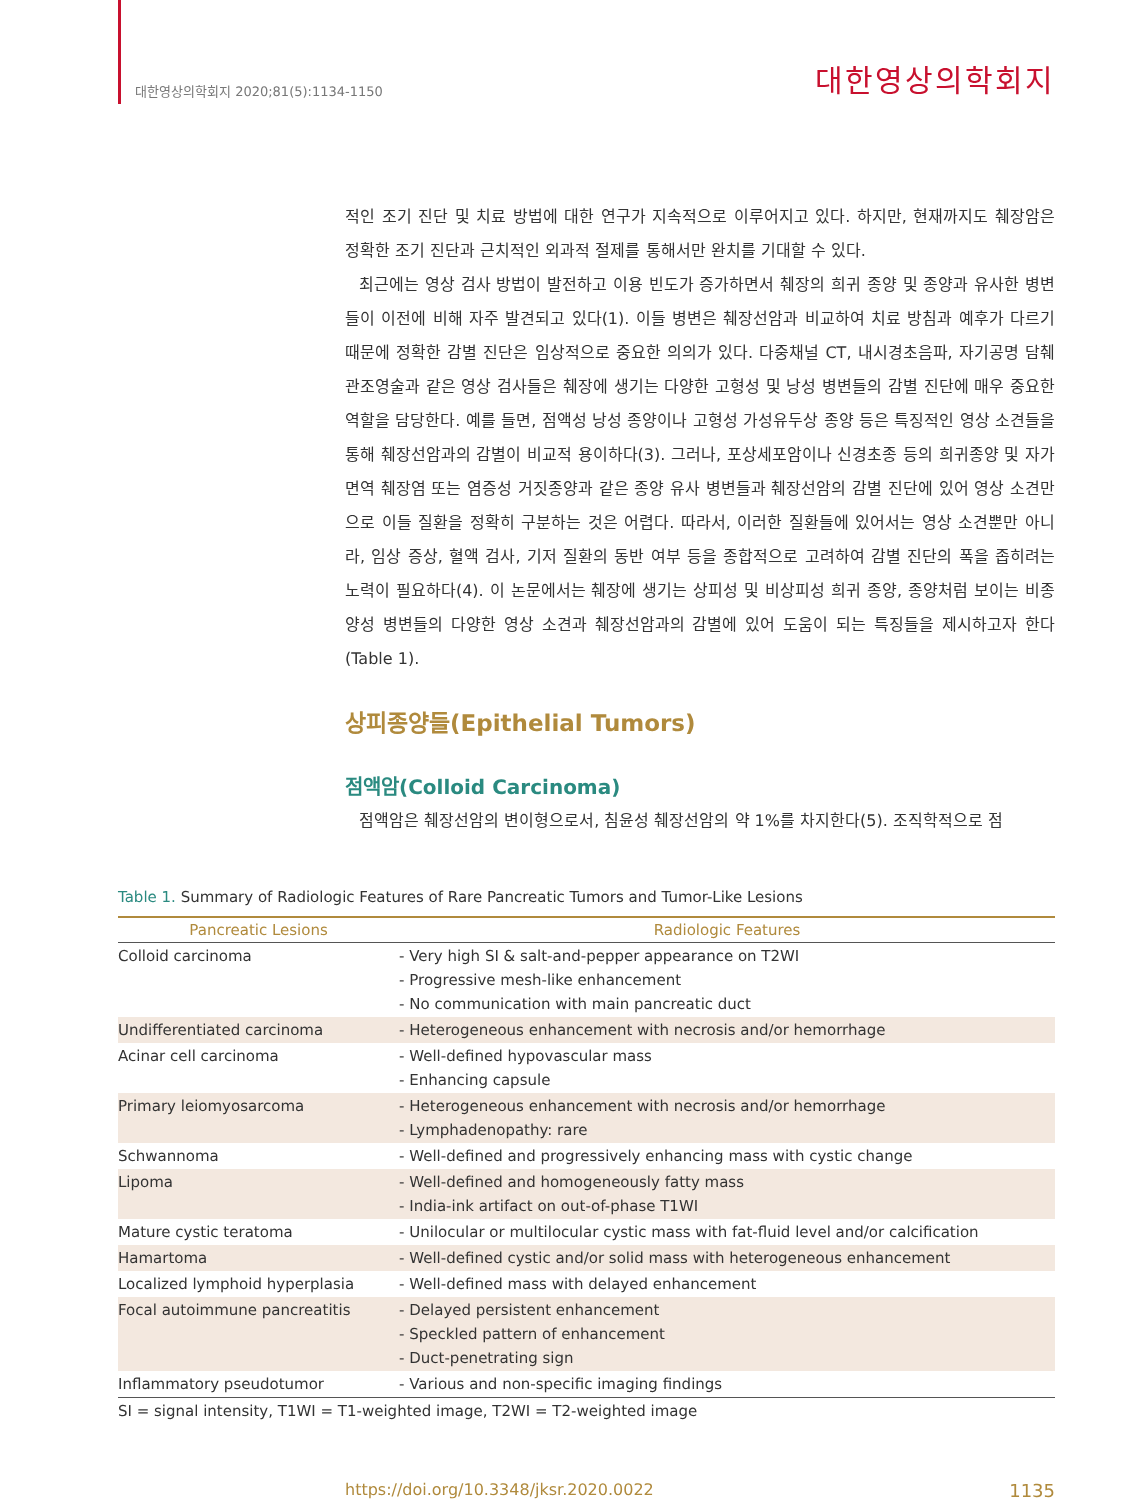대한영상의학회지 2020;81(5):1134-1150 대한영상의학회지
적인 조기 진단 및 치료 방법에 대한 연구가 지속적으로 이루어지고 있다. 하지만, 현재까지도 췌장암은 정확한 조기 진단과 근치적인 외과적 절제를 통해서만 완치를 기대할 수 있다.
최근에는 영상 검사 방법이 발전하고 이용 빈도가 증가하면서 췌장의 희귀 종양 및 종양과 유사한 병변들이 이전에 비해 자주 발견되고 있다(1). 이들 병변은 췌장선암과 비교하여 치료 방침과 예후가 다르기 때문에 정확한 감별 진단은 임상적으로 중요한 의의가 있다. 다중채널 CT, 내시경초음파, 자기공명 담췌관조영술과 같은 영상 검사들은 췌장에 생기는 다양한 고형성 및 낭성 병변들의 감별 진단에 매우 중요한 역할을 담당한다. 예를 들면, 점액성 낭성 종양이나 고형성 가성유두상 종양 등은 특징적인 영상 소견들을 통해 췌장선암과의 감별이 비교적 용이하다(3). 그러나, 포상세포암이나 신경초종 등의 희귀종양 및 자가면역 췌장염 또는 염증성 거짓종양과 같은 종양 유사 병변들과 췌장선암의 감별 진단에 있어 영상 소견만으로 이들 질환을 정확히 구분하는 것은 어렵다. 따라서, 이러한 질환들에 있어서는 영상 소견뿐만 아니라, 임상 증상, 혈액 검사, 기저 질환의 동반 여부 등을 종합적으로 고려하여 감별 진단의 폭을 좁히려는 노력이 필요하다(4). 이 논문에서는 췌장에 생기는 상피성 및 비상피성 희귀 종양, 종양처럼 보이는 비종양성 병변들의 다양한 영상 소견과 췌장선암과의 감별에 있어 도움이 되는 특징들을 제시하고자 한다(Table 1).
상피종양들(Epithelial Tumors)
점액암(Colloid Carcinoma)
점액암은 췌장선암의 변이형으로서, 침윤성 췌장선암의 약 1%를 차지한다(5). 조직학적으로 점
Table 1. Summary of Radiologic Features of Rare Pancreatic Tumors and Tumor-Like Lesions
| Pancreatic Lesions | Radiologic Features |
| --- | --- |
| Colloid carcinoma | - Very high SI & salt-and-pepper appearance on T2WI - Progressive mesh-like enhancement - No communication with main pancreatic duct |
| Undifferentiated carcinoma | - Heterogeneous enhancement with necrosis and/or hemorrhage |
| Acinar cell carcinoma | - Well-defined hypovascular mass - Enhancing capsule |
| Primary leiomyosarcoma | - Heterogeneous enhancement with necrosis and/or hemorrhage - Lymphadenopathy: rare |
| Schwannoma | - Well-defined and progressively enhancing mass with cystic change |
| Lipoma | - Well-defined and homogeneously fatty mass - India-ink artifact on out-of-phase T1WI |
| Mature cystic teratoma | - Unilocular or multilocular cystic mass with fat-fluid level and/or calcification |
| Hamartoma | - Well-defined cystic and/or solid mass with heterogeneous enhancement |
| Localized lymphoid hyperplasia | - Well-defined mass with delayed enhancement |
| Focal autoimmune pancreatitis | - Delayed persistent enhancement - Speckled pattern of enhancement - Duct-penetrating sign |
| Inflammatory pseudotumor | - Various and non-specific imaging findings |
SI = signal intensity, T1WI = T1-weighted image, T2WI = T2-weighted image
https://doi.org/10.3348/jksr.2020.0022 1135